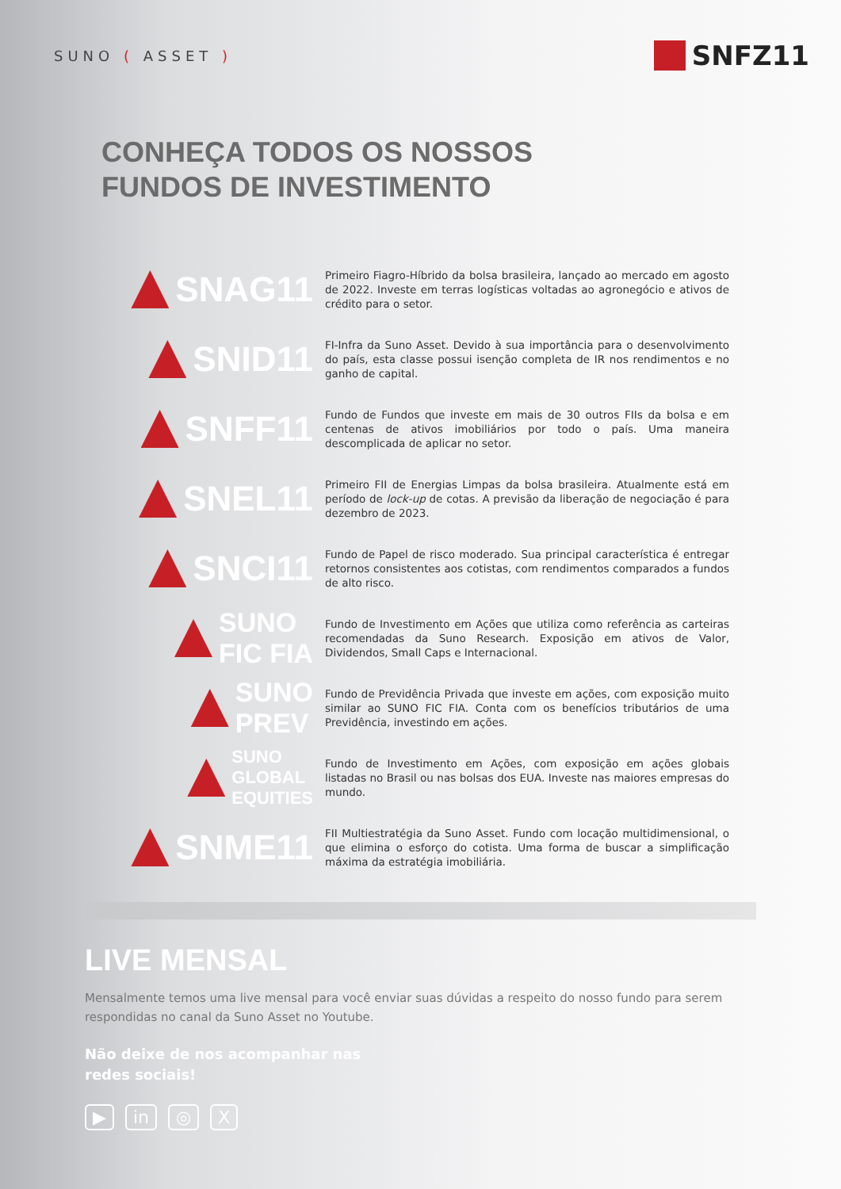SUNO ( ASSET )
SNFZ11
CONHEÇA TODOS OS NOSSOS
FUNDOS DE INVESTIMENTO
SNAG11
Primeiro Fiagro-Híbrido da bolsa brasileira, lançado ao mercado em agosto de 2022. Investe em terras logísticas voltadas ao agronegócio e ativos de crédito para o setor.
SNID11
FI-Infra da Suno Asset. Devido à sua importância para o desenvolvimento do país, esta classe possui isenção completa de IR nos rendimentos e no ganho de capital.
SNFF11
Fundo de Fundos que investe em mais de 30 outros FIIs da bolsa e em centenas de ativos imobiliários por todo o país. Uma maneira descomplicada de aplicar no setor.
SNEL11
Primeiro FII de Energias Limpas da bolsa brasileira. Atualmente está em período de lock-up de cotas. A previsão da liberação de negociação é para dezembro de 2023.
SNCI11
Fundo de Papel de risco moderado. Sua principal característica é entregar retornos consistentes aos cotistas, com rendimentos comparados a fundos de alto risco.
SUNO
FIC FIA
Fundo de Investimento em Ações que utiliza como referência as carteiras recomendadas da Suno Research. Exposição em ativos de Valor, Dividendos, Small Caps e Internacional.
SUNO
PREV
Fundo de Previdência Privada que investe em ações, com exposição muito similar ao SUNO FIC FIA. Conta com os benefícios tributários de uma Previdência, investindo em ações.
SUNO
GLOBAL
EQUITIES
Fundo de Investimento em Ações, com exposição em ações globais listadas no Brasil ou nas bolsas dos EUA. Investe nas maiores empresas do mundo.
SNME11
FII Multiestratégia da Suno Asset. Fundo com locação multidimensional, o que elimina o esforço do cotista. Uma forma de buscar a simplificação máxima da estratégia imobiliária.
LIVE MENSAL
Mensalmente temos uma live mensal para você enviar suas dúvidas a respeito do nosso fundo para serem respondidas no canal da Suno Asset no Youtube.
Não deixe de nos acompanhar nas
redes sociais!
▶ in ◎ X